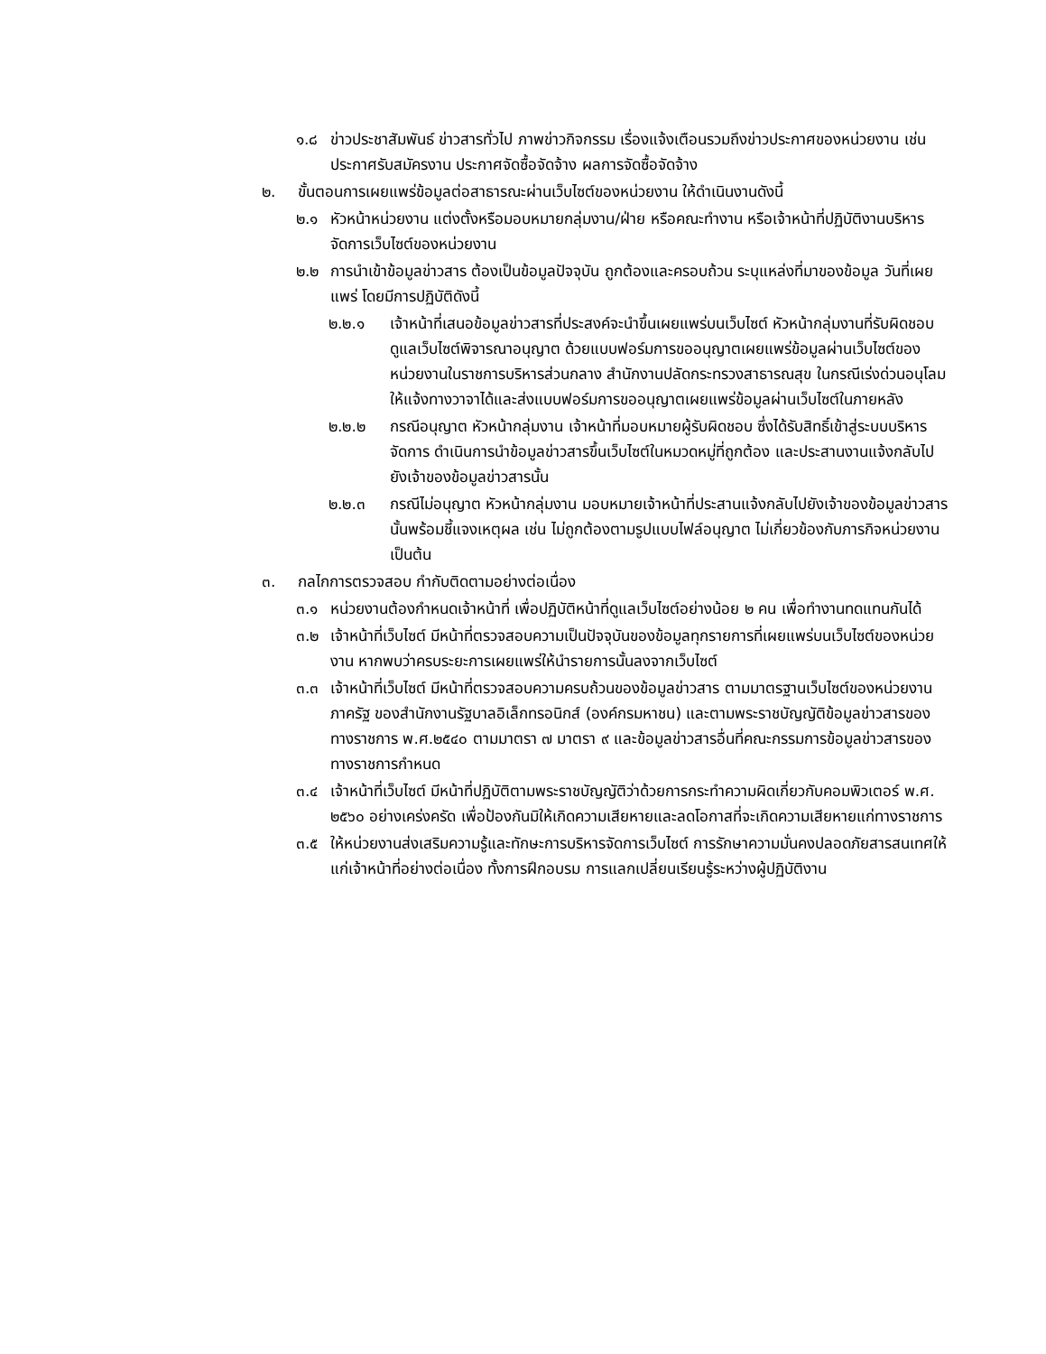๑.๘ ข่าวประชาสัมพันธ์ ข่าวสารทั่วไป ภาพข่าวกิจกรรม เรื่องแจ้งเตือนรวมถึงข่าวประกาศของหน่วยงาน เช่น ประกาศรับสมัครงาน ประกาศจัดซื้อจัดจ้าง ผลการจัดซื้อจัดจ้าง
๒. ขั้นตอนการเผยแพร่ข้อมูลต่อสาธารณะผ่านเว็บไซต์ของหน่วยงาน ให้ดำเนินงานดังนี้
๒.๑ หัวหน้าหน่วยงาน แต่งตั้งหรือมอบหมายกลุ่มงาน/ฝ่าย หรือคณะทำงาน หรือเจ้าหน้าที่ปฏิบัติงานบริหารจัดการเว็บไซต์ของหน่วยงาน
๒.๒ การนำเข้าข้อมูลข่าวสาร ต้องเป็นข้อมูลปัจจุบัน ถูกต้องและครอบถ้วน ระบุแหล่งที่มาของข้อมูล วันที่เผยแพร่ โดยมีการปฏิบัติดังนี้
๒.๒.๑ เจ้าหน้าที่เสนอข้อมูลข่าวสารที่ประสงค์จะนำขึ้นเผยแพร่บนเว็บไซต์ หัวหน้ากลุ่มงานที่รับผิดชอบดูแลเว็บไซต์พิจารณาอนุญาต ด้วยแบบฟอร์มการขออนุญาตเผยแพร่ข้อมูลผ่านเว็บไซต์ของหน่วยงานในราชการบริหารส่วนกลาง สำนักงานปลัดกระทรวงสาธารณสุข ในกรณีเร่งด่วนอนุโลมให้แจ้งทางวาจาได้และส่งแบบฟอร์มการขออนุญาตเผยแพร่ข้อมูลผ่านเว็บไซต์ในภายหลัง
๒.๒.๒ กรณีอนุญาต หัวหน้ากลุ่มงาน เจ้าหน้าที่มอบหมายผู้รับผิดชอบ ซึ่งได้รับสิทธิ์เข้าสู่ระบบบริหารจัดการ ดำเนินการนำข้อมูลข่าวสารขึ้นเว็บไซต์ในหมวดหมู่ที่ถูกต้อง และประสานงานแจ้งกลับไปยังเจ้าของข้อมูลข่าวสารนั้น
๒.๒.๓ กรณีไม่อนุญาต หัวหน้ากลุ่มงาน มอบหมายเจ้าหน้าที่ประสานแจ้งกลับไปยังเจ้าของข้อมูลข่าวสารนั้นพร้อมชี้แจงเหตุผล เช่น ไม่ถูกต้องตามรูปแบบไฟล์อนุญาต ไม่เกี่ยวข้องกับภารกิจหน่วยงาน เป็นต้น
๓. กลไกการตรวจสอบ กำกับติดตามอย่างต่อเนื่อง
๓.๑ หน่วยงานต้องกำหนดเจ้าหน้าที่ เพื่อปฏิบัติหน้าที่ดูแลเว็บไซต์อย่างน้อย ๒ คน เพื่อทำงานทดแทนกันได้
๓.๒ เจ้าหน้าที่เว็บไซต์ มีหน้าที่ตรวจสอบความเป็นปัจจุบันของข้อมูลทุกรายการที่เผยแพร่บนเว็บไซต์ของหน่วยงาน หากพบว่าครบระยะการเผยแพร่ให้นำรายการนั้นลงจากเว็บไซต์
๓.๓ เจ้าหน้าที่เว็บไซต์ มีหน้าที่ตรวจสอบความครบถ้วนของข้อมูลข่าวสาร ตามมาตรฐานเว็บไซต์ของหน่วยงานภาครัฐ ของสำนักงานรัฐบาลอิเล็กทรอนิกส์ (องค์กรมหาชน) และตามพระราชบัญญัติข้อมูลข่าวสารของทางราชการ พ.ศ.๒๕๔๐ ตามมาตรา ๗ มาตรา ๙ และข้อมูลข่าวสารอื่นที่คณะกรรมการข้อมูลข่าวสารของทางราชการกำหนด
๓.๔ เจ้าหน้าที่เว็บไซต์ มีหน้าที่ปฏิบัติตามพระราชบัญญัติว่าด้วยการกระทำความผิดเกี่ยวกับคอมพิวเตอร์ พ.ศ. ๒๕๖๐ อย่างเคร่งครัด เพื่อป้องกันมิให้เกิดความเสียหายและลดโอกาสที่จะเกิดความเสียหายแก่ทางราชการ
๓.๕ ให้หน่วยงานส่งเสริมความรู้และทักษะการบริหารจัดการเว็บไซต์ การรักษาความมั่นคงปลอดภัยสารสนเทศให้แก่เจ้าหน้าที่อย่างต่อเนื่อง ทั้งการฝึกอบรม การแลกเปลี่ยนเรียนรู้ระหว่างผู้ปฏิบัติงาน